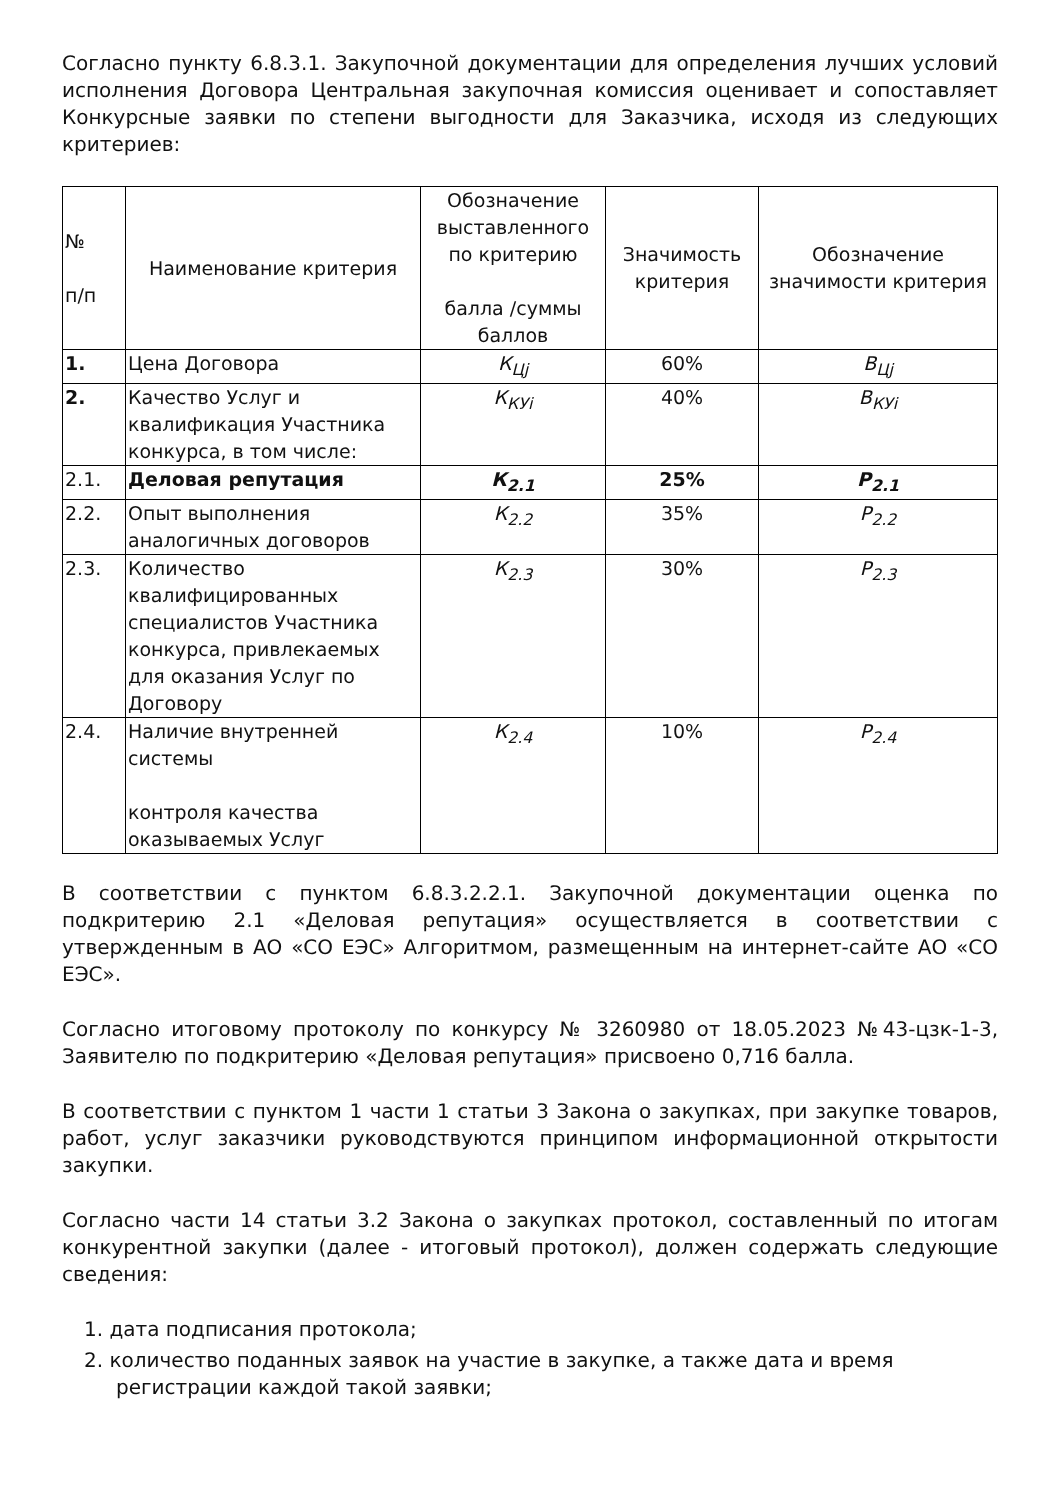Согласно пункту 6.8.3.1. Закупочной документации для определения лучших условий исполнения Договора Центральная закупочная комиссия оценивает и сопоставляет Конкурсные заявки по степени выгодности для Заказчика, исходя из следующих критериев:
| № п/п | Наименование критерия | Обозначение выставленного по критерию балла /суммы баллов | Значимость критерия | Обозначение значимости критерия |
| --- | --- | --- | --- | --- |
| 1. | Цена Договора | К<sub>Цj</sub> | 60% | В<sub>Цj</sub> |
| 2. | Качество Услуг и квалификация Участника конкурса, в том числе: | К<sub>КУi</sub> | 40% | В<sub>КУi</sub> |
| 2.1. | Деловая репутация | К<sub>2.1</sub> | 25% | Р<sub>2.1</sub> |
| 2.2. | Опыт выполнения аналогичных договоров | К<sub>2.2</sub> | 35% | Р<sub>2.2</sub> |
| 2.3. | Количество квалифицированных специалистов Участника конкурса, привлекаемых для оказания Услуг по Договору | К<sub>2.3</sub> | 30% | Р<sub>2.3</sub> |
| 2.4. | Наличие внутренней системы контроля качества оказываемых Услуг | К<sub>2.4</sub> | 10% | Р<sub>2.4</sub> |
В соответствии с пунктом 6.8.3.2.2.1. Закупочной документации оценка по подкритерию 2.1 «Деловая репутация» осуществляется в соответствии с утвержденным в АО «СО ЕЭС» Алгоритмом, размещенным на интернет-сайте АО «СО ЕЭС».
Согласно итоговому протоколу по конкурсу № 3260980 от 18.05.2023 №43-цзк-1-3, Заявителю по подкритерию «Деловая репутация» присвоено 0,716 балла.
В соответствии с пунктом 1 части 1 статьи 3 Закона о закупках, при закупке товаров, работ, услуг заказчики руководствуются принципом информационной открытости закупки.
Согласно части 14 статьи 3.2 Закона о закупках протокол, составленный по итогам конкурентной закупки (далее - итоговый протокол), должен содержать следующие сведения:
1. дата подписания протокола;
2. количество поданных заявок на участие в закупке, а также дата и время регистрации каждой такой заявки;